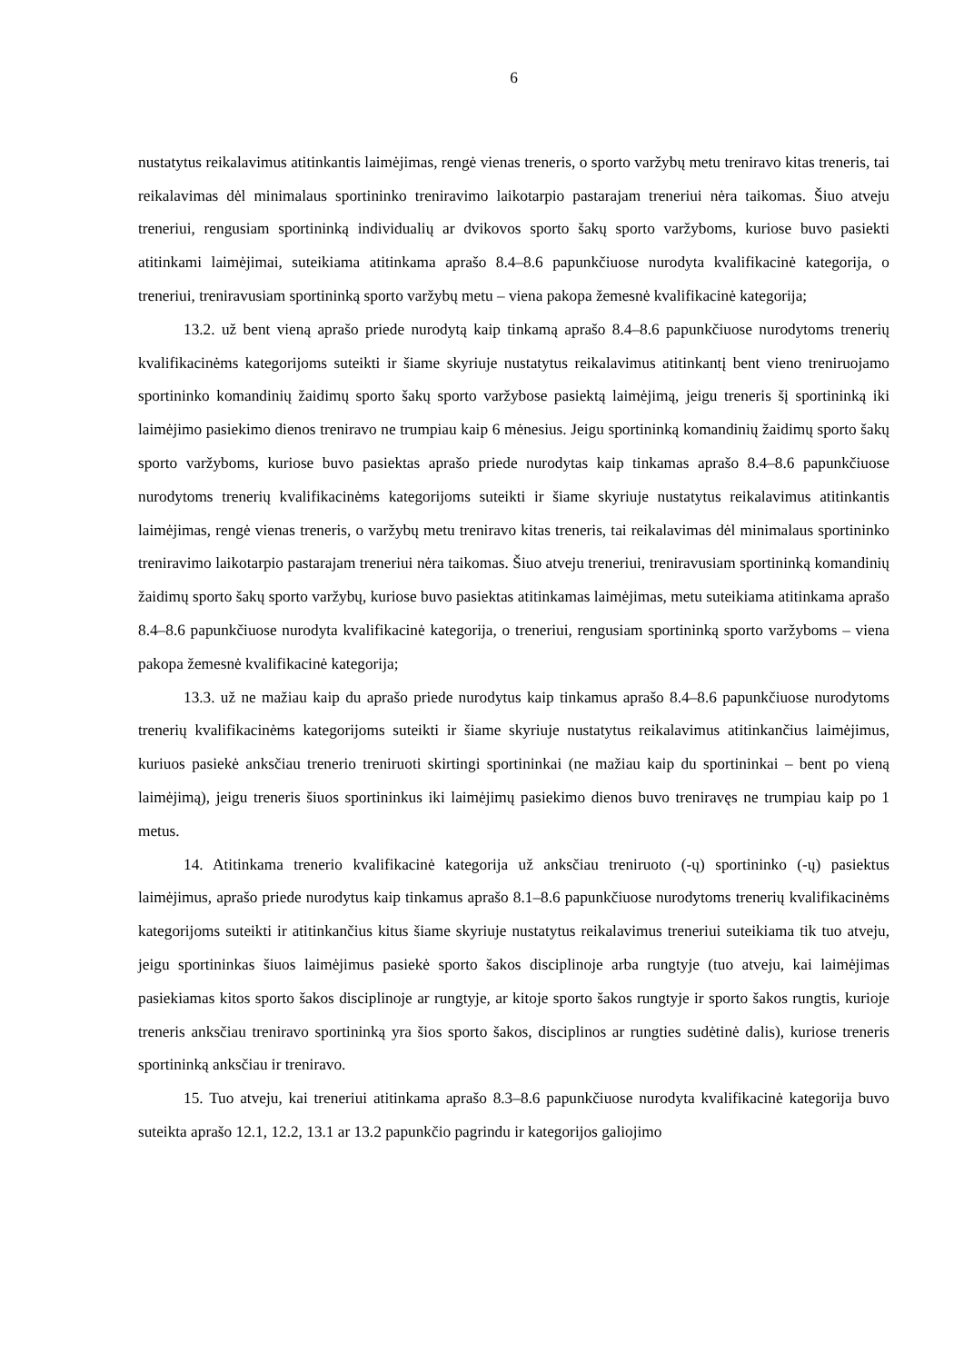6
nustatytus reikalavimus atitinkantis laimėjimas, rengė vienas treneris, o sporto varžybų metu treniravo kitas treneris, tai reikalavimas dėl minimalaus sportininko treniravimo laikotarpio pastarajam treneriui nėra taikomas. Šiuo atveju treneriui, rengusiam sportininką individualių ar dvikovos sporto šakų sporto varžyboms, kuriose buvo pasiekti atitinkami laimėjimai, suteikiama atitinkama aprašo 8.4–8.6 papunkčiuose nurodyta kvalifikacinė kategorija, o treneriui, treniravusiam sportininką sporto varžybų metu – viena pakopa žemesnė kvalifikacinė kategorija;
13.2. už bent vieną aprašo priede nurodytą kaip tinkamą aprašo 8.4–8.6 papunkčiuose nurodytoms trenerių kvalifikacinėms kategorijoms suteikti ir šiame skyriuje nustatytus reikalavimus atitinkantį bent vieno treniruojamo sportininko komandinių žaidimų sporto šakų sporto varžybose pasiektą laimėjimą, jeigu treneris šį sportininką iki laimėjimo pasiekimo dienos treniravo ne trumpiau kaip 6 mėnesius. Jeigu sportininką komandinių žaidimų sporto šakų sporto varžyboms, kuriose buvo pasiektas aprašo priede nurodytas kaip tinkamas aprašo 8.4–8.6 papunkčiuose nurodytoms trenerių kvalifikacinėms kategorijoms suteikti ir šiame skyriuje nustatytus reikalavimus atitinkantis laimėjimas, rengė vienas treneris, o varžybų metu treniravo kitas treneris, tai reikalavimas dėl minimalaus sportininko treniravimo laikotarpio pastarajam treneriui nėra taikomas. Šiuo atveju treneriui, treniravusiam sportininką komandinių žaidimų sporto šakų sporto varžybų, kuriose buvo pasiektas atitinkamas laimėjimas, metu suteikiama atitinkama aprašo 8.4–8.6 papunkčiuose nurodyta kvalifikacinė kategorija, o treneriui, rengusiam sportininką sporto varžyboms – viena pakopa žemesnė kvalifikacinė kategorija;
13.3. už ne mažiau kaip du aprašo priede nurodytus kaip tinkamus aprašo 8.4–8.6 papunkčiuose nurodytoms trenerių kvalifikacinėms kategorijoms suteikti ir šiame skyriuje nustatytus reikalavimus atitinkančius laimėjimus, kuriuos pasiekė anksčiau trenerio treniruoti skirtingi sportininkai (ne mažiau kaip du sportininkai – bent po vieną laimėjimą), jeigu treneris šiuos sportininkus iki laimėjimų pasiekimo dienos buvo treniravęs ne trumpiau kaip po 1 metus.
14. Atitinkama trenerio kvalifikacinė kategorija už anksčiau treniruoto (-ų) sportininko (-ų) pasiektus laimėjimus, aprašo priede nurodytus kaip tinkamus aprašo 8.1–8.6 papunkčiuose nurodytoms trenerių kvalifikacinėms kategorijoms suteikti ir atitinkančius kitus šiame skyriuje nustatytus reikalavimus treneriui suteikiama tik tuo atveju, jeigu sportininkas šiuos laimėjimus pasiekė sporto šakos disciplinoje arba rungtyje (tuo atveju, kai laimėjimas pasiekiamas kitos sporto šakos disciplinoje ar rungtyje, ar kitoje sporto šakos rungtyje ir sporto šakos rungtis, kurioje treneris anksčiau treniravo sportininką yra šios sporto šakos, disciplinos ar rungties sudėtinė dalis), kuriose treneris sportininką anksčiau ir treniravo.
15. Tuo atveju, kai treneriui atitinkama aprašo 8.3–8.6 papunkčiuose nurodyta kvalifikacinė kategorija buvo suteikta aprašo 12.1, 12.2, 13.1 ar 13.2 papunkčio pagrindu ir kategorijos galiojimo